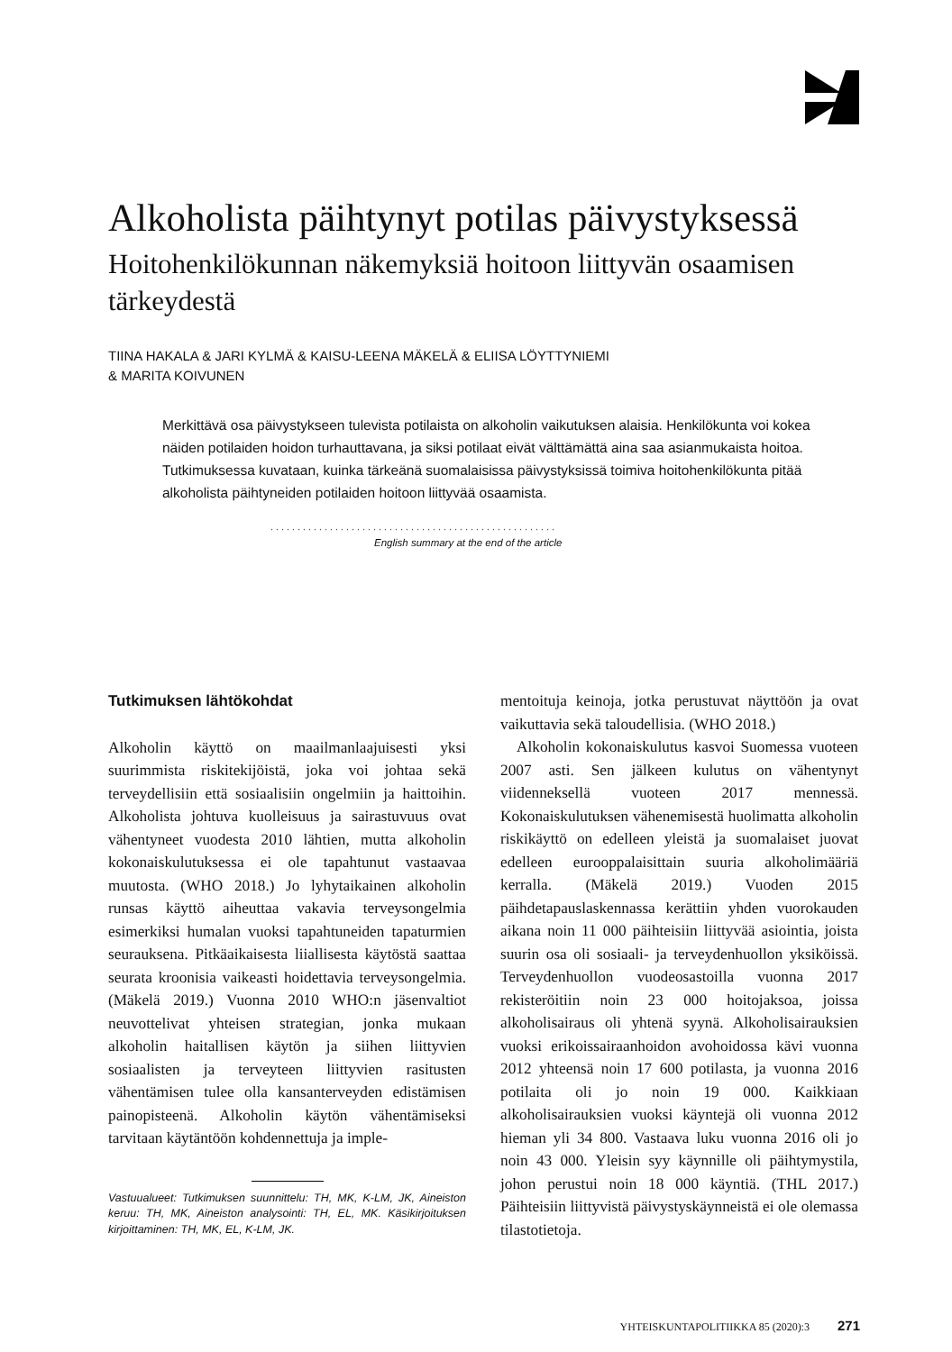Alkoholista päihtynyt potilas päivystyksessä
Hoitohenkilökunnan näkemyksiä hoitoon liittyvän osaamisen tärkeydestä
TIINA HAKALA & JARI KYLMÄ & KAISU-LEENA MÄKELÄ & ELIISA LÖYTTYNIEMI
& MARITA KOIVUNEN
Merkittävä osa päivystykseen tulevista potilaista on alkoholin vaikutuksen alaisia. Henkilökunta voi kokea näiden potilaiden hoidon turhauttavana, ja siksi potilaat eivät välttämättä aina saa asianmukaista hoitoa. Tutkimuksessa kuvataan, kuinka tärkeänä suomalaisissa päivystyksissä toimiva hoitohenkilökunta pitää alkoholista päihtyneiden potilaiden hoitoon liittyvää osaamista.
.....................................................
English summary at the end of the article
Tutkimuksen lähtökohdat
Alkoholin käyttö on maailmanlaajuisesti yksi suurimmista riskitekijöistä, joka voi johtaa sekä terveydellisiin että sosiaalisiin ongelmiin ja haittoihin. Alkoholista johtuva kuolleisuus ja sairastuvuus ovat vähentyneet vuodesta 2010 lähtien, mutta alkoholin kokonaiskulutuksessa ei ole tapahtunut vastaavaa muutosta. (WHO 2018.) Jo lyhytaikainen alkoholin runsas käyttö aiheuttaa vakavia terveysongelmia esimerkiksi humalan vuoksi tapahtuneiden tapaturmien seurauksena. Pitkäaikaisesta liiallisesta käytöstä saattaa seurata kroonisia vaikeasti hoidettavia terveysongelmia. (Mäkelä 2019.) Vuonna 2010 WHO:n jäsenvaltiot neuvottelivat yhteisen strategian, jonka mukaan alkoholin haitallisen käytön ja siihen liittyvien sosiaalisten ja terveyteen liittyvien rasitusten vähentämisen tulee olla kansanterveyden edistämisen painopisteenä. Alkoholin käytön vähentämiseksi tarvitaan käytäntöön kohdennettuja ja imple-
Vastuualueet: Tutkimuksen suunnittelu: TH, MK, K-LM, JK, Aineiston keruu: TH, MK, Aineiston analysointi: TH, EL, MK. Käsikirjoituksen kirjoittaminen: TH, MK, EL, K-LM, JK.
mentoituja keinoja, jotka perustuvat näyttöön ja ovat vaikuttavia sekä taloudellisia. (WHO 2018.)
Alkoholin kokonaiskulutus kasvoi Suomessa vuoteen 2007 asti. Sen jälkeen kulutus on vähentynyt viidenneksellä vuoteen 2017 mennessä. Kokonaiskulutuksen vähenemisestä huolimatta alkoholin riskikäyttö on edelleen yleistä ja suomalaiset juovat edelleen eurooppalaisittain suuria alkoholimääriä kerralla. (Mäkelä 2019.) Vuoden 2015 päihdetapauslaskennassa kerättiin yhden vuorokauden aikana noin 11 000 päihteisiin liittyvää asiointia, joista suurin osa oli sosiaali- ja terveydenhuollon yksiköissä. Terveydenhuollon vuodeosastoilla vuonna 2017 rekisteröitiin noin 23 000 hoitojaksoa, joissa alkoholisairaus oli yhtenä syynä. Alkoholisairauksien vuoksi erikoissairaanhoidon avohoidossa kävi vuonna 2012 yhteensä noin 17 600 potilasta, ja vuonna 2016 potilaita oli jo noin 19 000. Kaikkiaan alkoholisairauksien vuoksi käyntejä oli vuonna 2012 hieman yli 34 800. Vastaava luku vuonna 2016 oli jo noin 43 000. Yleisin syy käynnille oli päihtymystila, johon perustui noin 18 000 käyntiä. (THL 2017.) Päihteisiin liittyvistä päivystyskäynneistä ei ole olemassa tilastotietoja.
YHTEISKUNTAPOLITIIKKA 85 (2020):3 271